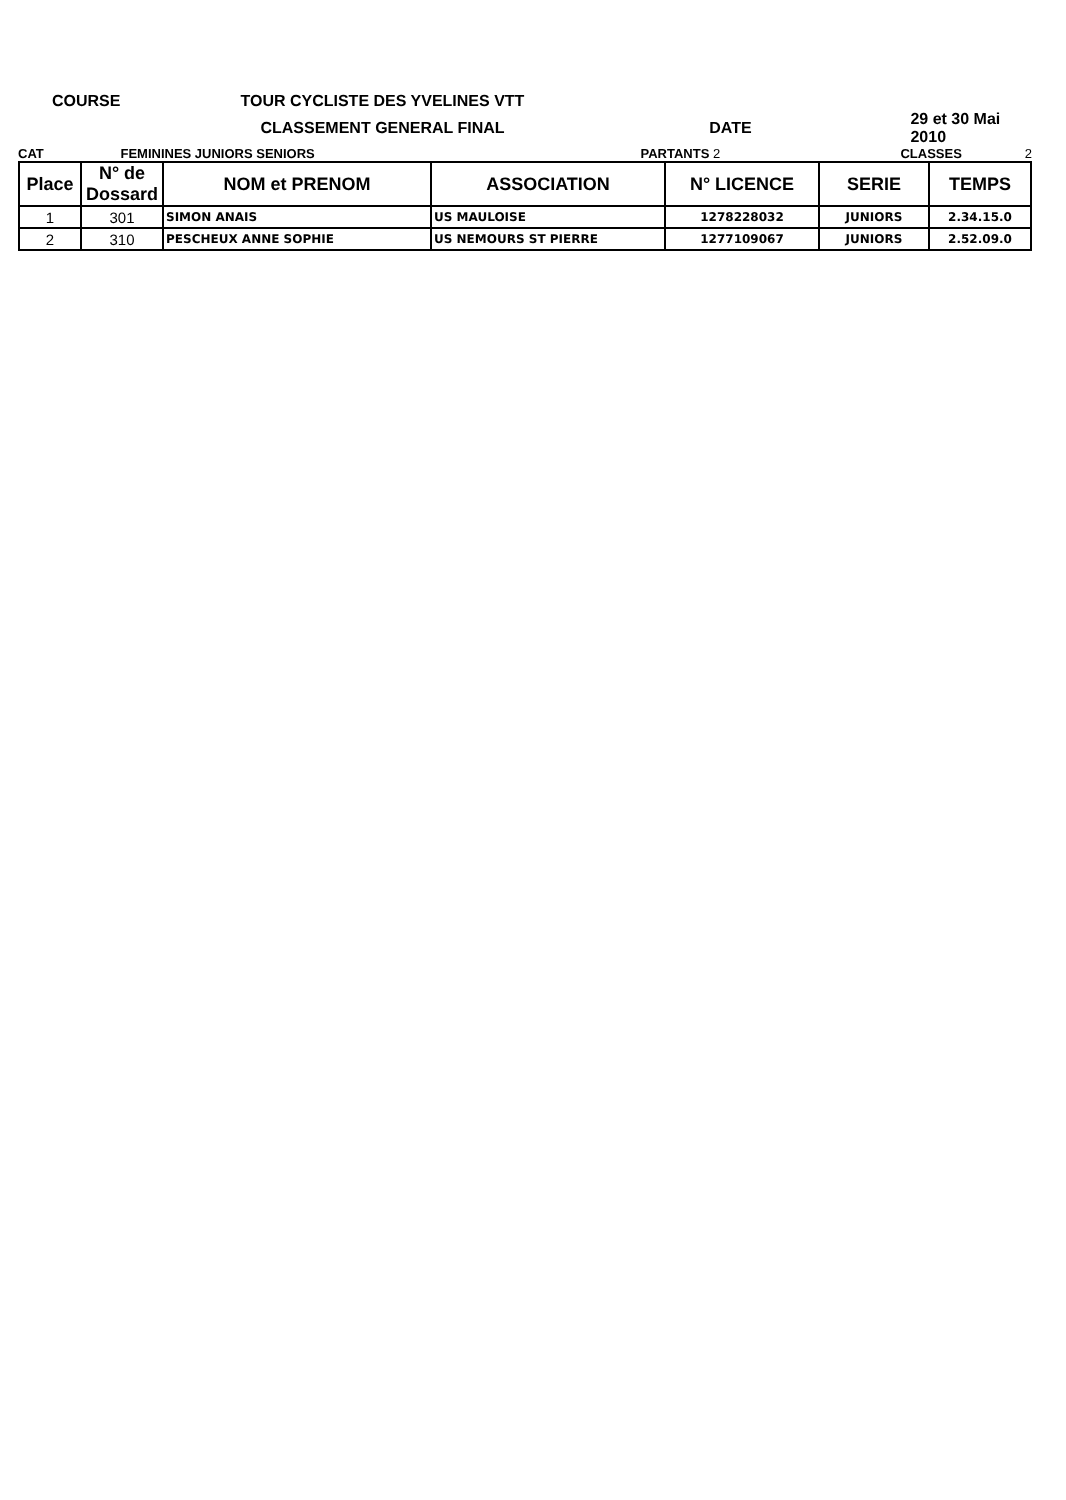| COURSE | TOUR CYCLISTE DES YVELINES VTT | | | |
| | CLASSEMENT GENERAL FINAL | DATE | 29 et 30 Mai 2010 | |
| CAT | FEMININES JUNIORS SENIORS | PARTANTS 2 | CLASSES | 2 |
| Place | N° de Dossard | NOM et PRENOM | ASSOCIATION | N° LICENCE | SERIE | TEMPS |
| --- | --- | --- | --- | --- | --- | --- |
| 1 | 301 | SIMON ANAIS | US MAULOISE | 1278228032 | JUNIORS | 2.34.15.0 |
| 2 | 310 | PESCHEUX ANNE SOPHIE | US NEMOURS ST PIERRE | 1277109067 | JUNIORS | 2.52.09.0 |